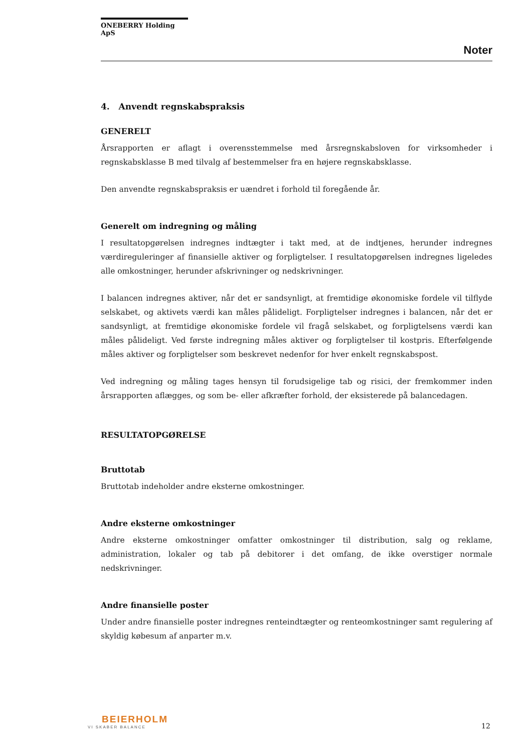ONEBERRY Holding ApS
Noter
4. Anvendt regnskabspraksis
GENERELT
Årsrapporten er aflagt i overensstemmelse med årsregnskabsloven for virksomheder i regnskabsklasse B med tilvalg af bestemmelser fra en højere regnskabsklasse.
Den anvendte regnskabspraksis er uændret i forhold til foregående år.
Generelt om indregning og måling
I resultatopgørelsen indregnes indtægter i takt med, at de indtjenes, herunder indregnes værdireguleringer af finansielle aktiver og forpligtelser. I resultatopgørelsen indregnes ligeledes alle omkostninger, herunder afskrivninger og nedskrivninger.
I balancen indregnes aktiver, når det er sandsynligt, at fremtidige økonomiske fordele vil tilflyde selskabet, og aktivets værdi kan måles pålideligt. Forpligtelser indregnes i balancen, når det er sandsynligt, at fremtidige økonomiske fordele vil fragå selskabet, og forpligtelsens værdi kan måles pålideligt. Ved første indregning måles aktiver og forpligtelser til kostpris. Efterfølgende måles aktiver og forpligtelser som beskrevet nedenfor for hver enkelt regnskabspost.
Ved indregning og måling tages hensyn til forudsigelige tab og risici, der fremkommer inden årsrapporten aflægges, og som be- eller afkræfter forhold, der eksisterede på balancedagen.
RESULTATOPGØRELSE
Bruttotab
Bruttotab indeholder andre eksterne omkostninger.
Andre eksterne omkostninger
Andre eksterne omkostninger omfatter omkostninger til distribution, salg og reklame, administration, lokaler og tab på debitorer i det omfang, de ikke overstiger normale nedskrivninger.
Andre finansielle poster
Under andre finansielle poster indregnes renteindtægter og renteomkostninger samt regulering af skyldig købesum af anparter m.v.
BEIERHOLM
VI SKABER BALANCE
12